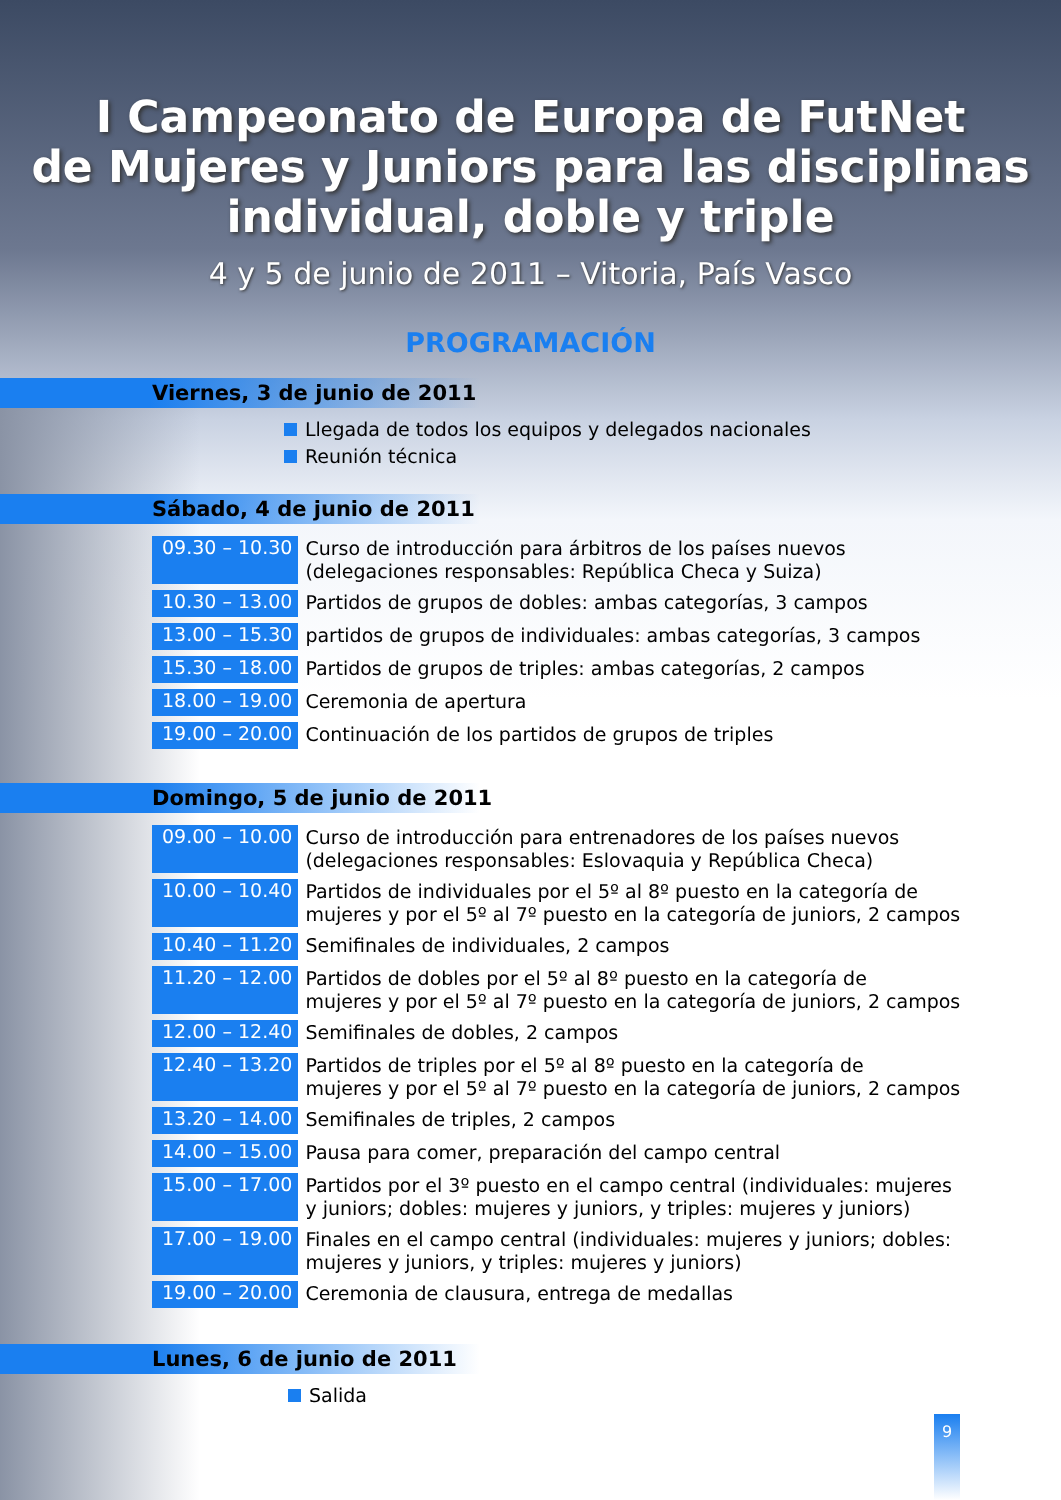I Campeonato de Europa de FutNet
de Mujeres y Juniors para las disciplinas
individual, doble y triple
4 y 5 de junio de 2011 – Vitoria, País Vasco
PROGRAMACIÓN
Viernes, 3 de junio de 2011
Llegada de todos los equipos y delegados nacionales
Reunión técnica
Sábado, 4 de junio de 2011
| 09.30 – 10.30 | Curso de introducción para árbitros de los países nuevos (delegaciones responsables: República Checa y Suiza) |
| 10.30 – 13.00 | Partidos de grupos de dobles: ambas categorías, 3 campos |
| 13.00 – 15.30 | partidos de grupos de individuales: ambas categorías, 3 campos |
| 15.30 – 18.00 | Partidos de grupos de triples: ambas categorías, 2 campos |
| 18.00 – 19.00 | Ceremonia de apertura |
| 19.00 – 20.00 | Continuación de los partidos de grupos de triples |
Domingo, 5 de junio de 2011
| 09.00 – 10.00 | Curso de introducción para entrenadores de los países nuevos (delegaciones responsables: Eslovaquia y República Checa) |
| 10.00 – 10.40 | Partidos de individuales por el 5º al 8º puesto en la categoría de mujeres y por el 5º al 7º puesto en la categoría de juniors, 2 campos |
| 10.40 – 11.20 | Semifinales de individuales, 2 campos |
| 11.20 – 12.00 | Partidos de dobles por el 5º al 8º puesto en la categoría de mujeres y por el 5º al 7º puesto en la categoría de juniors, 2 campos |
| 12.00 – 12.40 | Semifinales de dobles, 2 campos |
| 12.40 – 13.20 | Partidos de triples por el 5º al 8º puesto en la categoría de mujeres y por el 5º al 7º puesto en la categoría de juniors, 2 campos |
| 13.20 – 14.00 | Semifinales de triples, 2 campos |
| 14.00 – 15.00 | Pausa para comer, preparación del campo central |
| 15.00 – 17.00 | Partidos por el 3º puesto en el campo central (individuales: mujeres y juniors; dobles: mujeres y juniors, y triples: mujeres y juniors) |
| 17.00 – 19.00 | Finales en el campo central (individuales: mujeres y juniors; dobles: mujeres y juniors, y triples: mujeres y juniors) |
| 19.00 – 20.00 | Ceremonia de clausura, entrega de medallas |
Lunes, 6 de junio de 2011
Salida
9